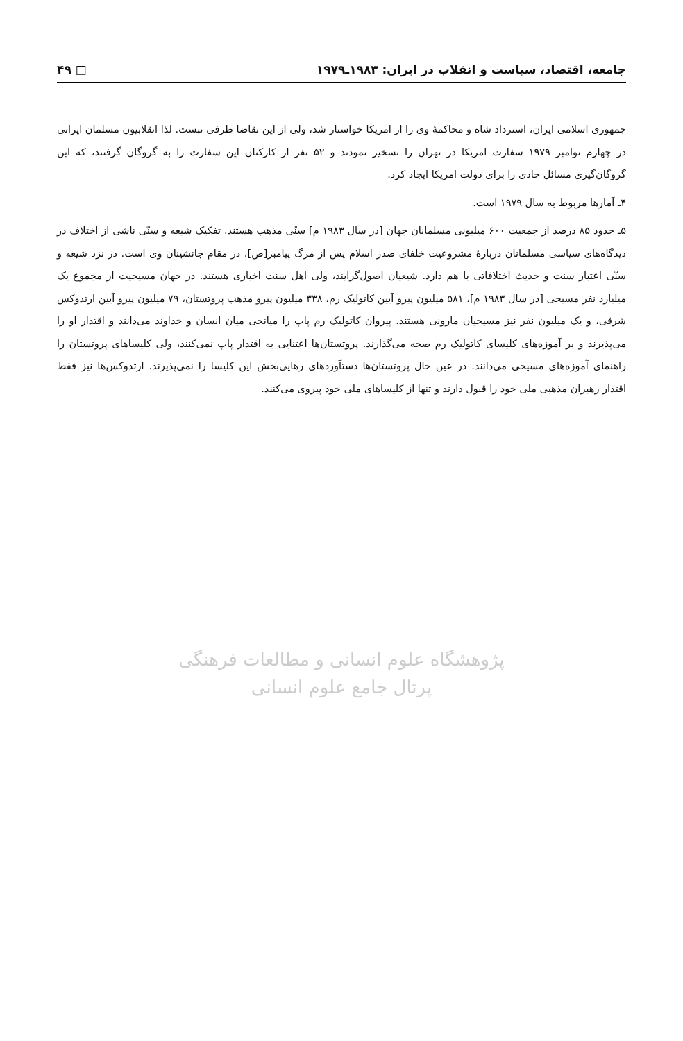جامعه، اقتصاد، سیاست و انقلاب در ایران: ۱۹۸۳ـ۱۹۷۹ □ ۴۹
جمهوری اسلامی ایران، استرداد شاه و محاکمهٔ وی را از امریکا خواستار شد، ولی از این تقاضا طرفی نبست. لذا انقلابیون مسلمان ایرانی در چهارم نوامبر ۱۹۷۹ سفارت امریکا در تهران را تسخیر نمودند و ۵۲ نفر از کارکنان این سفارت را به گروگان گرفتند، که این گروگان‌گیری مسائل حادی را برای دولت امریکا ایجاد کرد.
۴ـ آمارها مربوط به سال ۱۹۷۹ است.
۵ـ حدود ۸۵ درصد از جمعیت ۶۰۰ میلیونی مسلمانان جهان [در سال ۱۹۸۳ م] سنّی مذهب هستند. تفکیک شیعه و سنّی ناشی از اختلاف در دیدگاه‌های سیاسی مسلمانان دربارهٔ مشروعیت خلفای صدر اسلام پس از مرگ پیامبر[ص]، در مقام جانشینان وی است. در نزد شیعه و سنّی اعتبار سنت و حدیث اختلافاتی با هم دارد. شیعیان اصول‌گرایند، ولی اهل سنت اخباری هستند. در جهان مسیحیت از مجموع یک میلیارد نفر مسیحی [در سال ۱۹۸۳ م]، ۵۸۱ میلیون پیرو آیین کاتولیک رم، ۳۳۸ میلیون پیرو مذهب پروتستان، ۷۹ میلیون پیرو آیین ارتدوکس شرقی، و یک میلیون نفر نیز مسیحیان مارونی هستند. پیروان کاتولیک رم پاپ را میانجی میان انسان و خداوند می‌دانند و اقتدار او را می‌پذیرند و بر آموزه‌های کلیسای کاتولیک رم صحه می‌گذارند. پروتستان‌ها اعتنایی به اقتدار پاپ نمی‌کنند، ولی کلیساهای پروتستان را راهنمای آموزه‌های مسیحی می‌دانند. در عین حال پروتستان‌ها دستآوردهای رهایی‌بخش این کلیسا را نمی‌پذیرند. ارتدوکس‌ها نیز فقط اقتدار رهبران مذهبی ملی خود را قبول دارند و تنها از کلیساهای ملی خود پیروی می‌کنند.
پژوهشگاه علوم انسانی و مطالعات فرهنگی
پرتال جامع علوم انسانی